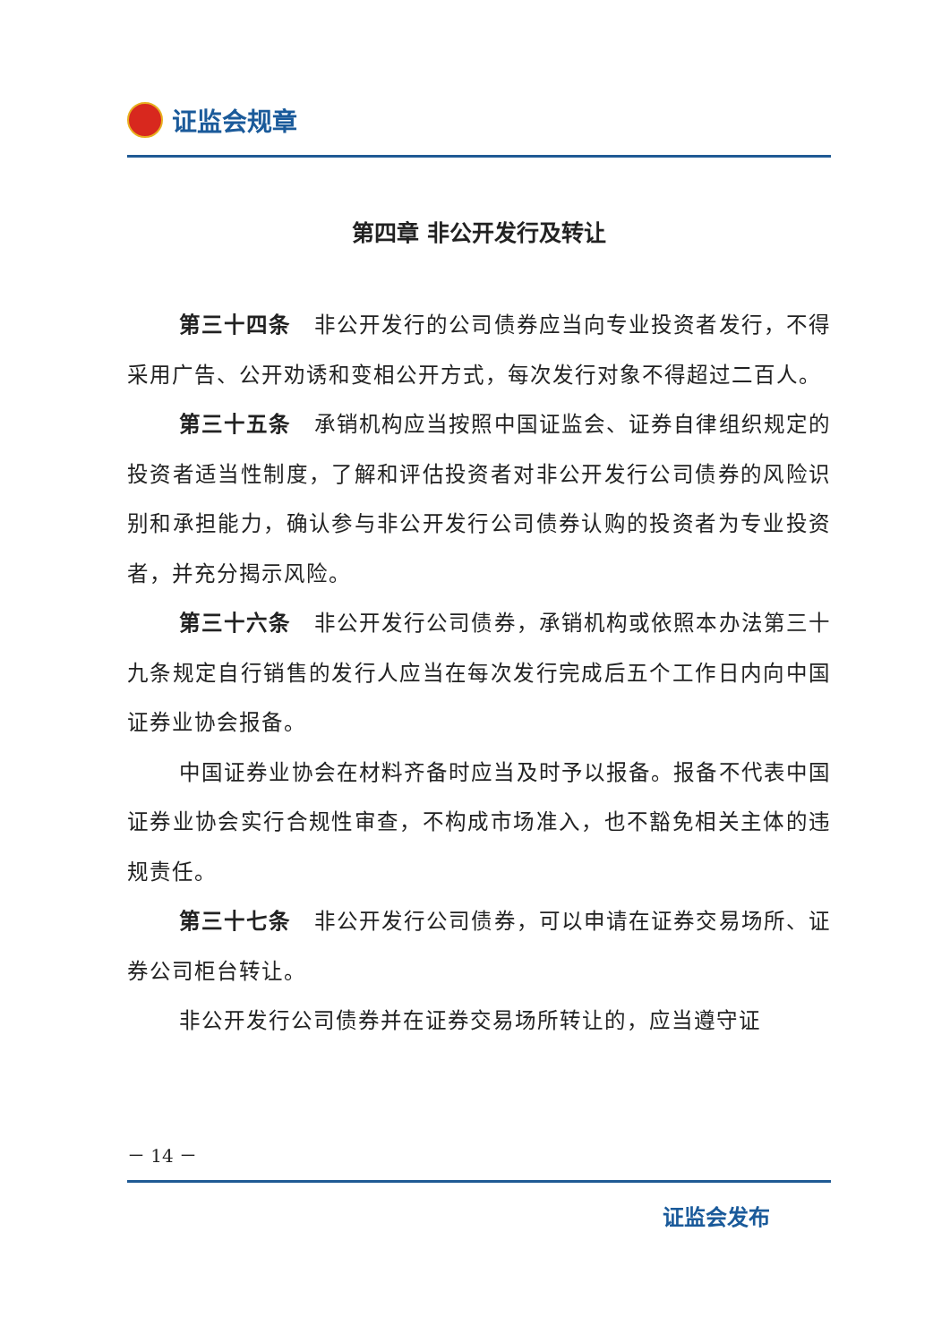证监会规章
第四章 非公开发行及转让
第三十四条　非公开发行的公司债券应当向专业投资者发行，不得采用广告、公开劝诱和变相公开方式，每次发行对象不得超过二百人。
第三十五条　承销机构应当按照中国证监会、证券自律组织规定的投资者适当性制度，了解和评估投资者对非公开发行公司债券的风险识别和承担能力，确认参与非公开发行公司债券认购的投资者为专业投资者，并充分揭示风险。
第三十六条　非公开发行公司债券，承销机构或依照本办法第三十九条规定自行销售的发行人应当在每次发行完成后五个工作日内向中国证券业协会报备。
中国证券业协会在材料齐备时应当及时予以报备。报备不代表中国证券业协会实行合规性审查，不构成市场准入，也不豁免相关主体的违规责任。
第三十七条　非公开发行公司债券，可以申请在证券交易场所、证券公司柜台转让。
非公开发行公司债券并在证券交易场所转让的，应当遵守证
－ 14 －
证监会发布